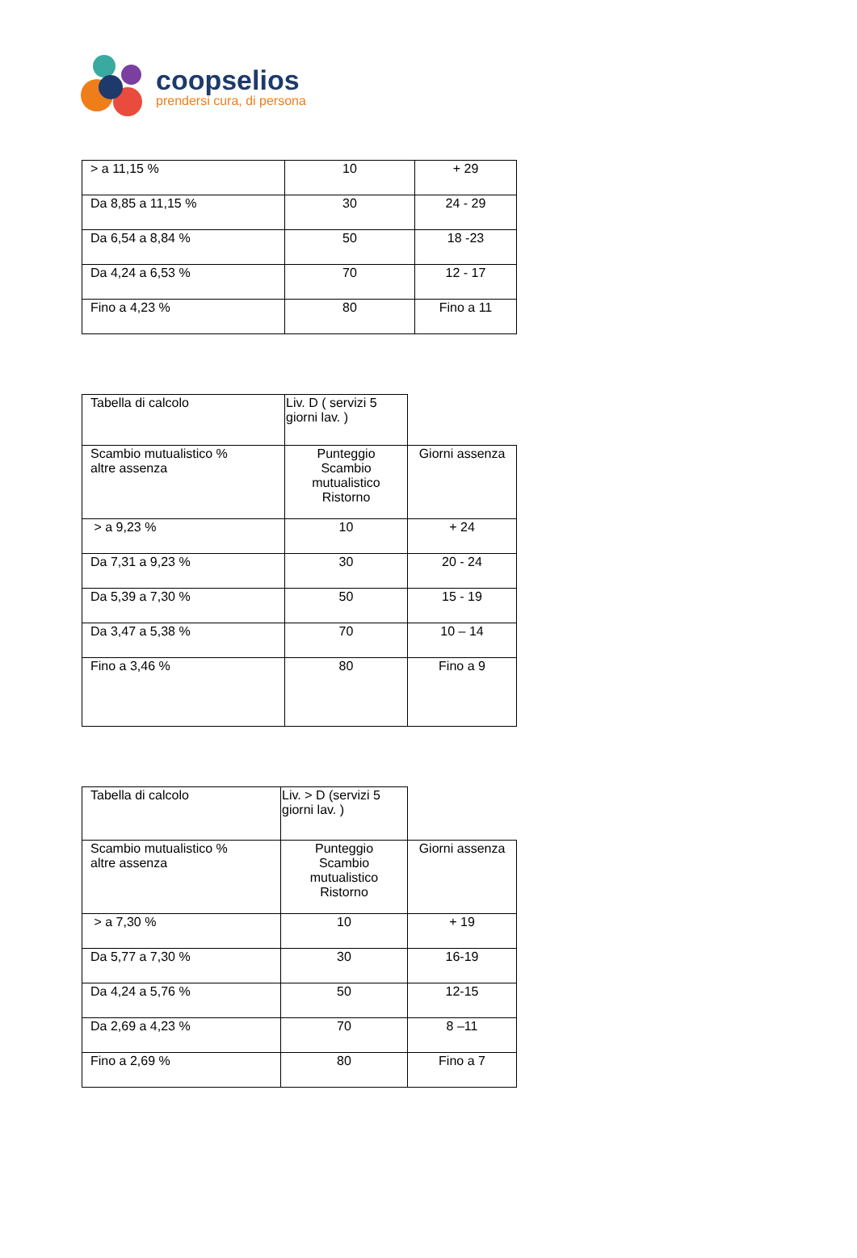coopselios
prendersi cura, di persona
| > a 11,15 % | 10 | + 29 |
| Da 8,85 a 11,15 % | 30 | 24 - 29 |
| Da 6,54 a 8,84 % | 50 | 18 -23 |
| Da 4,24 a 6,53 % | 70 | 12 - 17 |
| Fino a 4,23 % | 80 | Fino a 11 |
| Tabella di calcolo | Liv. D ( servizi 5 giorni lav. ) | |
| Scambio mutualistico % altre assenza | Punteggio Scambio mutualistico Ristorno | Giorni assenza |
| > a 9,23 % | 10 | + 24 |
| Da 7,31 a 9,23 % | 30 | 20 - 24 |
| Da 5,39 a 7,30 % | 50 | 15 - 19 |
| Da 3,47 a 5,38 % | 70 | 10 – 14 |
| Fino a 3,46 % | 80 | Fino a 9 |
| Tabella di calcolo | Liv. > D (servizi 5 giorni lav. ) | |
| Scambio mutualistico % altre assenza | Punteggio Scambio mutualistico Ristorno | Giorni assenza |
| > a 7,30 % | 10 | + 19 |
| Da 5,77 a 7,30 % | 30 | 16-19 |
| Da 4,24 a 5,76 % | 50 | 12-15 |
| Da 2,69 a 4,23 % | 70 | 8 –11 |
| Fino a 2,69 % | 80 | Fino a 7 |